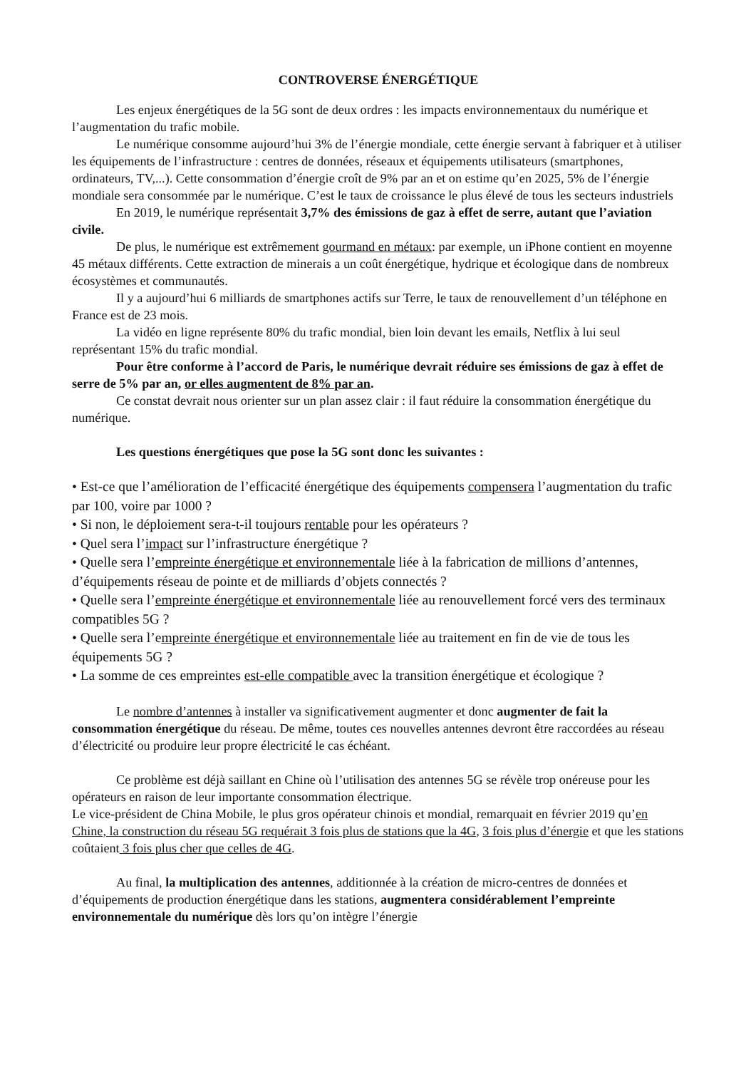CONTROVERSE ÉNERGÉTIQUE
Les enjeux énergétiques de la 5G sont de deux ordres : les impacts environnementaux du numérique et l’augmentation du trafic mobile.
Le numérique consomme aujourd’hui 3% de l’énergie mondiale, cette énergie servant à fabriquer et à utiliser les équipements de l’infrastructure : centres de données, réseaux et équipements utilisateurs (smartphones, ordinateurs, TV,...). Cette consommation d’énergie croît de 9% par an et on estime qu’en 2025, 5% de l’énergie mondiale sera consommée par le numérique. C’est le taux de croissance le plus élevé de tous les secteurs industriels
En 2019, le numérique représentait 3,7% des émissions de gaz à effet de serre, autant que l’aviation civile.
De plus, le numérique est extrêmement gourmand en métaux: par exemple, un iPhone contient en moyenne 45 métaux différents. Cette extraction de minerais a un coût énergétique, hydrique et écologique dans de nombreux écosystèmes et communautés.
Il y a aujourd’hui 6 milliards de smartphones actifs sur Terre, le taux de renouvellement d’un téléphone en France est de 23 mois.
La vidéo en ligne représente 80% du trafic mondial, bien loin devant les emails, Netflix à lui seul représentant 15% du trafic mondial.
Pour être conforme à l’accord de Paris, le numérique devrait réduire ses émissions de gaz à effet de serre de 5% par an, or elles augmentent de 8% par an.
Ce constat devrait nous orienter sur un plan assez clair : il faut réduire la consommation énergétique du numérique.
Les questions énergétiques que pose la 5G sont donc les suivantes :
• Est-ce que l’amélioration de l’efficacité énergétique des équipements compensera l’augmentation du trafic par 100, voire par 1000 ?
• Si non, le déploiement sera-t-il toujours rentable pour les opérateurs ?
• Quel sera l’impact sur l’infrastructure énergétique ?
• Quelle sera l’empreinte énergétique et environnementale liée à la fabrication de millions d’antennes, d’équipements réseau de pointe et de milliards d’objets connectés ?
• Quelle sera l’empreinte énergétique et environnementale liée au renouvellement forcé vers des terminaux compatibles 5G ?
• Quelle sera l’empreinte énergétique et environnementale liée au traitement en fin de vie de tous les équipements 5G ?
• La somme de ces empreintes est-elle compatible avec la transition énergétique et écologique ?
Le nombre d’antennes à installer va significativement augmenter et donc augmenter de fait la consommation énergétique du réseau. De même, toutes ces nouvelles antennes devront être raccordées au réseau d’électricité ou produire leur propre électricité le cas échéant.
Ce problème est déjà saillant en Chine où l’utilisation des antennes 5G se révèle trop onéreuse pour les opérateurs en raison de leur importante consommation électrique.
Le vice-président de China Mobile, le plus gros opérateur chinois et mondial, remarquait en février 2019 qu’en Chine, la construction du réseau 5G requérait 3 fois plus de stations que la 4G, 3 fois plus d’énergie et que les stations coûtaient 3 fois plus cher que celles de 4G.
Au final, la multiplication des antennes, additionnée à la création de micro-centres de données et d’équipements de production énergétique dans les stations, augmentera considérablement l’empreinte environnementale du numérique dès lors qu’on intègre l’énergie